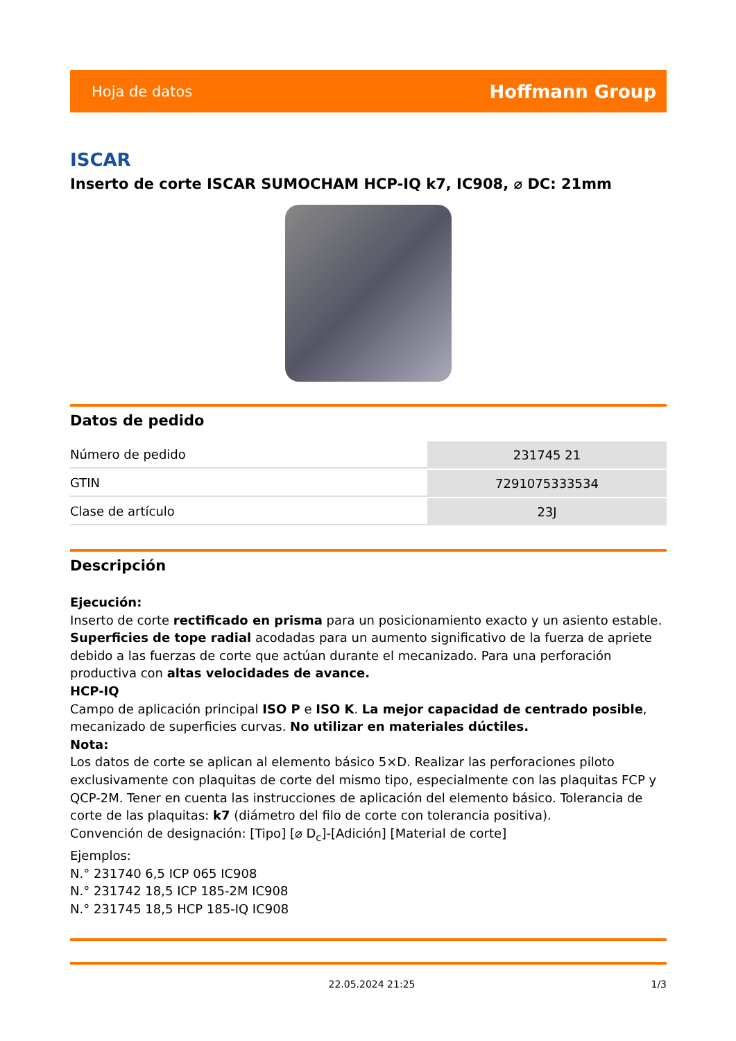Hoja de datos Hoffmann Group
ISCAR
Inserto de corte ISCAR SUMOCHAM HCP-IQ k7, IC908, ⌀ DC: 21mm
Datos de pedido
| Número de pedido | 231745 21 |
| GTIN | 7291075333534 |
| Clase de artículo | 23J |
Descripción
Ejecución:
Inserto de corte rectificado en prisma para un posicionamiento exacto y un asiento estable. Superficies de tope radial acodadas para un aumento significativo de la fuerza de apriete debido a las fuerzas de corte que actúan durante el mecanizado. Para una perforación productiva con altas velocidades de avance.
HCP-IQ
Campo de aplicación principal ISO P e ISO K. La mejor capacidad de centrado posible, mecanizado de superficies curvas. No utilizar en materiales dúctiles.
Nota:
Los datos de corte se aplican al elemento básico 5×D. Realizar las perforaciones piloto exclusivamente con plaquitas de corte del mismo tipo, especialmente con las plaquitas FCP y QCP-2M. Tener en cuenta las instrucciones de aplicación del elemento básico. Tolerancia de corte de las plaquitas: k7 (diámetro del filo de corte con tolerancia positiva).
Convención de designación: [Tipo] [⌀ D<sub>c</sub>]-[Adición] [Material de corte]
Ejemplos:
N.° 231740 6,5 ICP 065 IC908
N.° 231742 18,5 ICP 185-2M IC908
N.° 231745 18,5 HCP 185-IQ IC908
22.05.2024 21:25 1/3